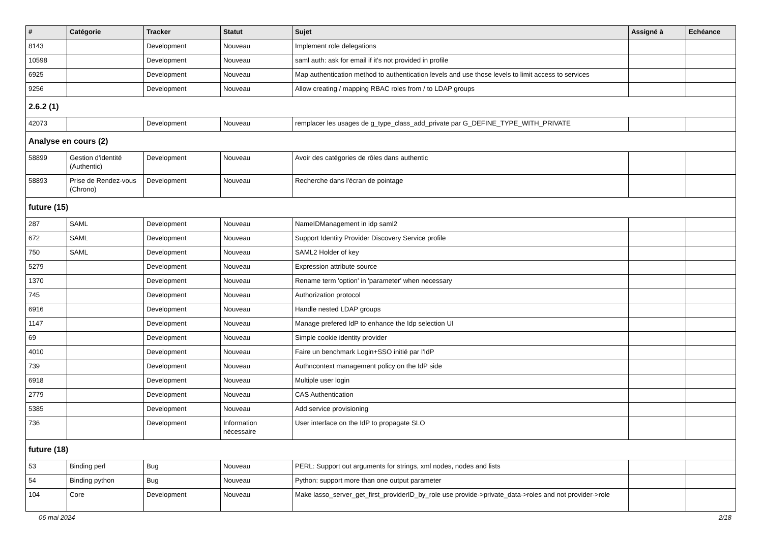| # | Catégorie | Tracker | Statut | Sujet | Assigné à | Echéance |
| --- | --- | --- | --- | --- | --- | --- |
| 8143 | | Development | Nouveau | Implement role delegations | | |
| 10598 | | Development | Nouveau | saml auth: ask for email if it's not provided in profile | | |
| 6925 | | Development | Nouveau | Map authentication method to authentication levels and use those levels to limit access to services | | |
| 9256 | | Development | Nouveau | Allow creating / mapping RBAC roles from / to LDAP groups | | |
| 2.6.2 (1) | | | | | | |
| 42073 | | Development | Nouveau | remplacer les usages de g_type_class_add_private par G_DEFINE_TYPE_WITH_PRIVATE | | |
| Analyse en cours (2) | | | | | | |
| 58899 | Gestion d'identité (Authentic) | Development | Nouveau | Avoir des catégories de rôles dans authentic | | |
| 58893 | Prise de Rendez-vous (Chrono) | Development | Nouveau | Recherche dans l'écran de pointage | | |
| future (15) | | | | | | |
| 287 | SAML | Development | Nouveau | NameIDManagement in idp saml2 | | |
| 672 | SAML | Development | Nouveau | Support Identity Provider Discovery Service profile | | |
| 750 | SAML | Development | Nouveau | SAML2 Holder of key | | |
| 5279 | | Development | Nouveau | Expression attribute source | | |
| 1370 | | Development | Nouveau | Rename term 'option' in 'parameter' when necessary | | |
| 745 | | Development | Nouveau | Authorization protocol | | |
| 6916 | | Development | Nouveau | Handle nested LDAP groups | | |
| 1147 | | Development | Nouveau | Manage prefered IdP to enhance the Idp selection UI | | |
| 69 | | Development | Nouveau | Simple cookie identity provider | | |
| 4010 | | Development | Nouveau | Faire un benchmark Login+SSO initié par l'IdP | | |
| 739 | | Development | Nouveau | Authncontext management policy on the IdP side | | |
| 6918 | | Development | Nouveau | Multiple user login | | |
| 2779 | | Development | Nouveau | CAS Authentication | | |
| 5385 | | Development | Nouveau | Add service provisioning | | |
| 736 | | Development | Information nécessaire | User interface on the IdP to propagate SLO | | |
| future (18) | | | | | | |
| 53 | Binding perl | Bug | Nouveau | PERL: Support out arguments for strings, xml nodes, nodes and lists | | |
| 54 | Binding python | Bug | Nouveau | Python: support more than one output parameter | | |
| 104 | Core | Development | Nouveau | Make lasso_server_get_first_providerID_by_role use provide->private_data->roles and not provider->role | | |
06 mai 2024 2/18